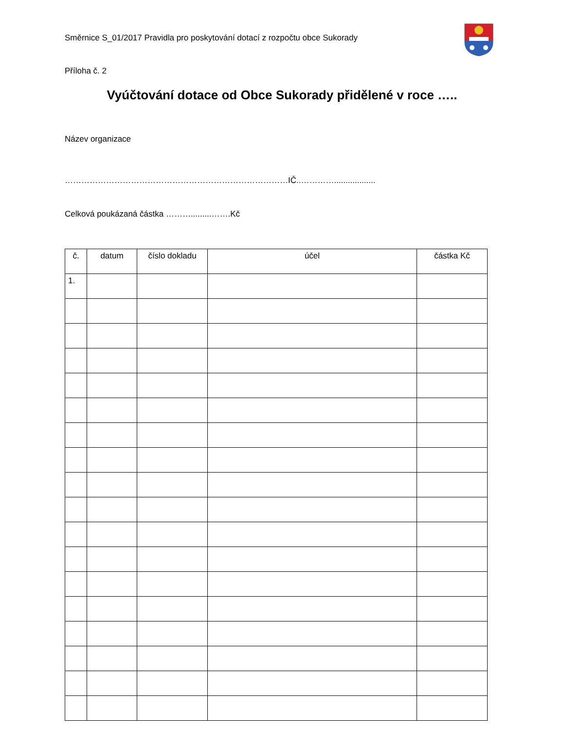Směrnice S_01/2017 Pravidla pro poskytování dotací z rozpočtu obce Sukorady
Příloha č. 2
Vyúčtování dotace od Obce Sukorady přidělené v roce …..
Název organizace
………………………………………………………………………IČ..…………..................
Celková poukázaná částka ……….........…….Kč
| č. | datum | číslo dokladu | účel | částka Kč |
| --- | --- | --- | --- | --- |
| 1. | | | | |